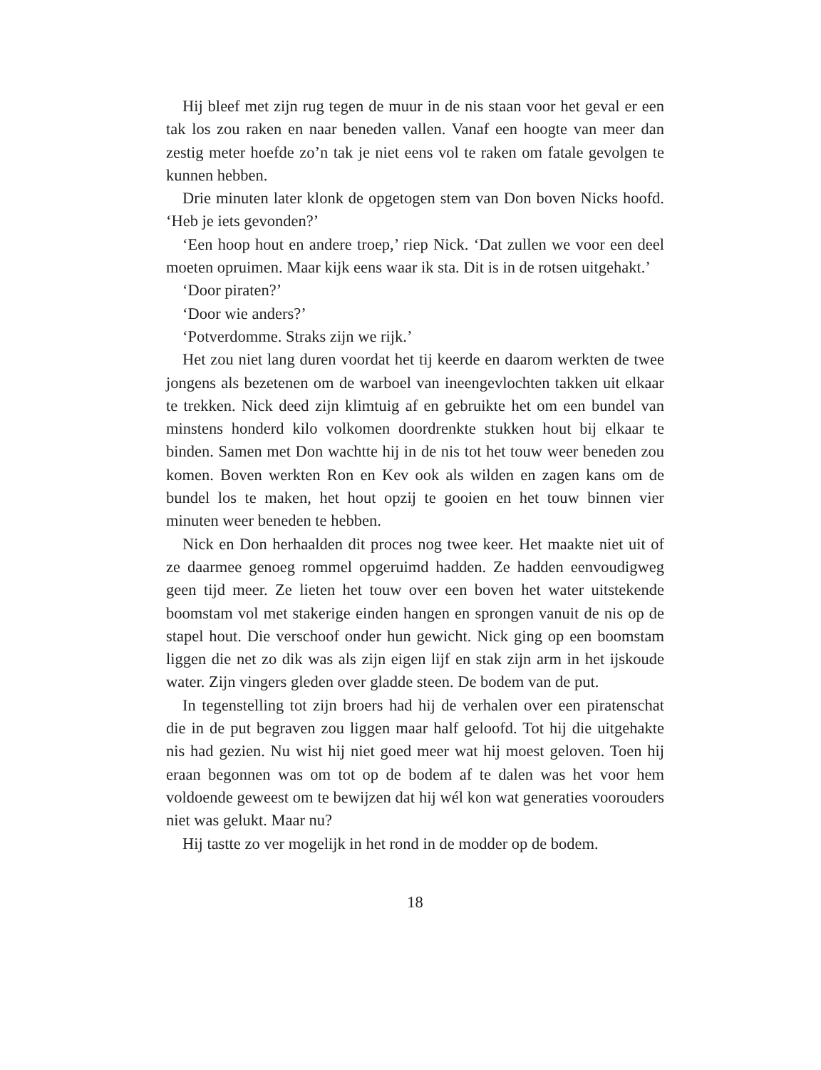Hij bleef met zijn rug tegen de muur in de nis staan voor het geval er een tak los zou raken en naar beneden vallen. Vanaf een hoogte van meer dan zestig meter hoefde zo’n tak je niet eens vol te raken om fatale gevolgen te kunnen hebben.
Drie minuten later klonk de opgetogen stem van Don boven Nicks hoofd. ‘Heb je iets gevonden?’
‘Een hoop hout en andere troep,’ riep Nick. ‘Dat zullen we voor een deel moeten opruimen. Maar kijk eens waar ik sta. Dit is in de rotsen uitgehakt.’
‘Door piraten?’
‘Door wie anders?’
‘Potverdomme. Straks zijn we rijk.’
Het zou niet lang duren voordat het tij keerde en daarom werkten de twee jongens als bezetenen om de warboel van ineengevlochten takken uit elkaar te trekken. Nick deed zijn klimtuig af en gebruikte het om een bundel van minstens honderd kilo volkomen doordrenkte stukken hout bij elkaar te binden. Samen met Don wachtte hij in de nis tot het touw weer beneden zou komen. Boven werkten Ron en Kev ook als wilden en zagen kans om de bundel los te maken, het hout opzij te gooien en het touw binnen vier minuten weer beneden te hebben.
Nick en Don herhaalden dit proces nog twee keer. Het maakte niet uit of ze daarmee genoeg rommel opgeruimd hadden. Ze hadden eenvoudigweg geen tijd meer. Ze lieten het touw over een boven het water uitstekende boomstam vol met stakerige einden hangen en sprongen vanuit de nis op de stapel hout. Die verschoof onder hun gewicht. Nick ging op een boomstam liggen die net zo dik was als zijn eigen lijf en stak zijn arm in het ijskoude water. Zijn vingers gleden over gladde steen. De bodem van de put.
In tegenstelling tot zijn broers had hij de verhalen over een piratenschat die in de put begraven zou liggen maar half geloofd. Tot hij die uitgehakte nis had gezien. Nu wist hij niet goed meer wat hij moest geloven. Toen hij eraan begonnen was om tot op de bodem af te dalen was het voor hem voldoende geweest om te bewijzen dat hij wél kon wat generaties voorouders niet was gelukt. Maar nu?
Hij tastte zo ver mogelijk in het rond in de modder op de bodem.
18